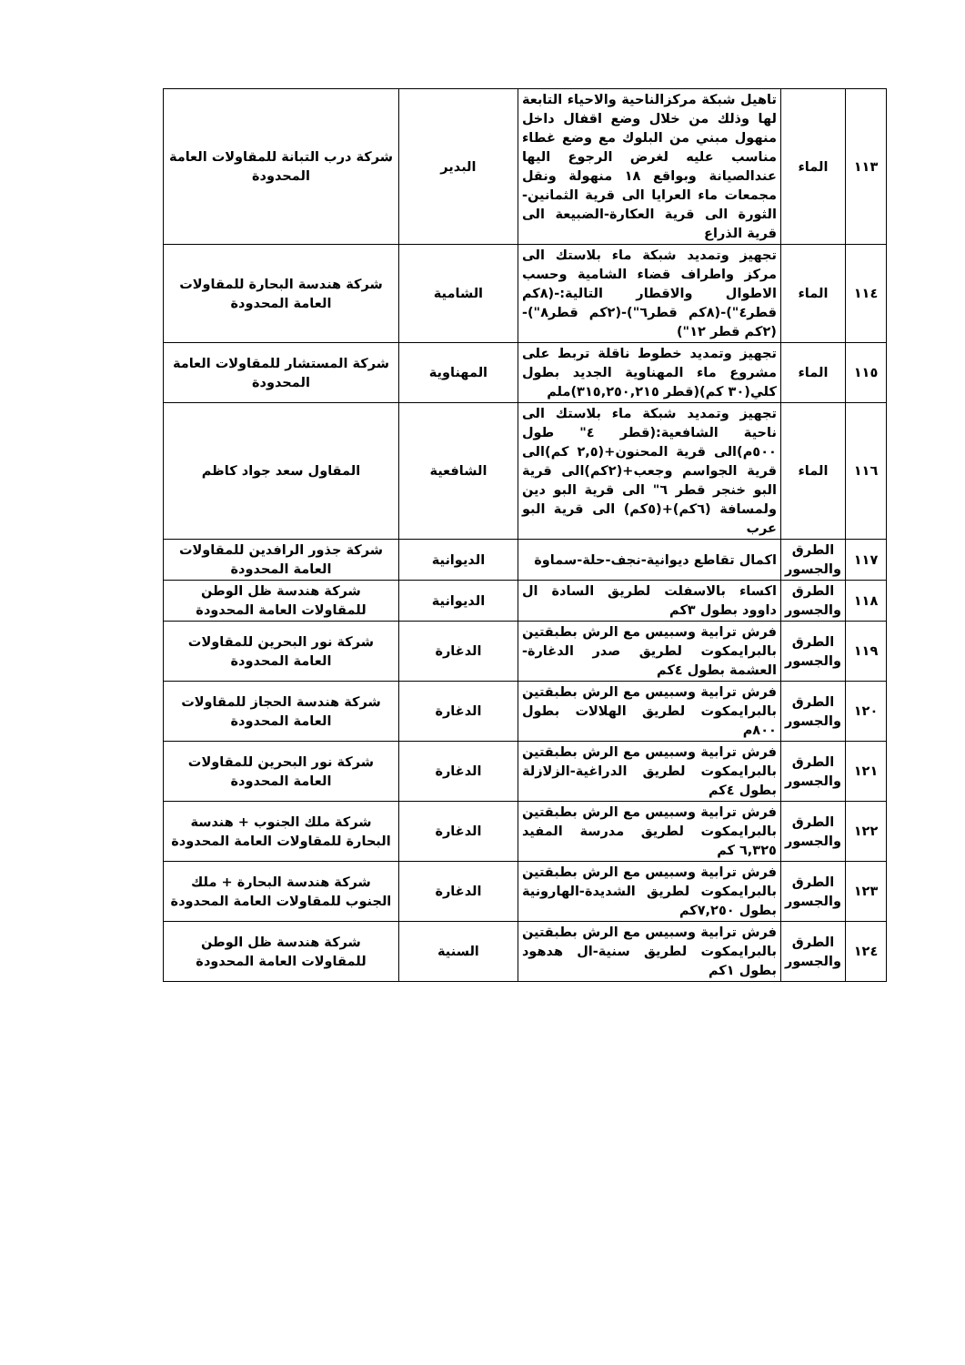| ١١٣ | الماء | تاهيل شبكة مركزالناحية والاحياء التابعة لها وذلك من خلال وضع اقفال داخل منهول مبني من البلوك مع وضع غطاء مناسب عليه لغرض الرجوع اليها عندالصيانة وبواقع ١٨ منهولة ونقل مجمعات ماء العرايا الى قرية الثمانين-الثورة الى قرية العكارة-الضبيعة الى قرية الذراع | البدير | شركة درب التبانة للمقاولات العامة المحدودة |
| ١١٤ | الماء | تجهيز وتمديد شبكة ماء بلاستك الى مركز واطراف قضاء الشامية وحسب الاطوال والاقطار التالية:-(٨كم قطر٤")-(٨كم قطر٦")-(٢كم قطر٨")-(٢كم قطر ١٢") | الشامية | شركة هندسة البحارة للمقاولات العامة المحدودة |
| ١١٥ | الماء | تجهيز وتمديد خطوط ناقلة تربط على مشروع ماء المهناوية الجديد بطول كلي(٣٠ كم)(قطر ٣١٥,٢٥٠,٢١٥)ملم | المهناوية | شركة المستشار للمقاولات العامة المحدودة |
| ١١٦ | الماء | تجهيز وتمديد شبكة ماء بلاستك الى ناحية الشافعية:(قطر ٤" طول ٥٠٠م)الى قرية المحنون+(٢,٥ كم)الى قرية الجواسم وجعب+(٢كم)الى قرية البو خنجر قطر ٦" الى قرية البو دين ولمسافة (٦كم)+(٥كم) الى قرية البو عرب | الشافعية | المقاول سعد جواد كاظم |
| ١١٧ | الطرق والجسور | اكمال تقاطع ديوانية-نجف-حلة-سماوة | الديوانية | شركة جذور الرافدين للمقاولات العامة المحدودة |
| ١١٨ | الطرق والجسور | اكساء بالاسفلت لطريق السادة ال داوود بطول ٣كم | الديوانية | شركة هندسة ظل الوطن للمقاولات العامة المحدودة |
| ١١٩ | الطرق والجسور | فرش ترابية وسبيس مع الرش بطبقتين بالبرايمكوت لطريق صدر الدغارة-العشمة بطول ٤كم | الدغارة | شركة نور البحرين للمقاولات العامة المحدودة |
| ١٢٠ | الطرق والجسور | فرش ترابية وسبيس مع الرش بطبقتين بالبرايمكوت لطريق الهلالات بطول ٨٠٠م | الدغارة | شركة هندسة الحجاز للمقاولات العامة المحدودة |
| ١٢١ | الطرق والجسور | فرش ترابية وسبيس مع الرش بطبقتين بالبرايمكوت لطريق الدراغية-الزلازلة بطول ٤كم | الدغارة | شركة نور البحرين للمقاولات العامة المحدودة |
| ١٢٢ | الطرق والجسور | فرش ترابية وسبيس مع الرش بطبقتين بالبرايمكوت لطريق مدرسة المفيد ٦,٣٢٥ كم | الدغارة | شركة ملك الجنوب + هندسة البحارة للمقاولات العامة المحدودة |
| ١٢٣ | الطرق والجسور | فرش ترابية وسبيس مع الرش بطبقتين بالبرايمكوت لطريق الشديدة-الهارونية بطول ٧,٢٥٠كم | الدغارة | شركة هندسة البحارة + ملك الجنوب للمقاولات العامة المحدودة |
| ١٢٤ | الطرق والجسور | فرش ترابية وسبيس مع الرش بطبقتين بالبرايمكوت لطريق سنية-ال هدهود بطول ١كم | السنية | شركة هندسة ظل الوطن للمقاولات العامة المحدودة |